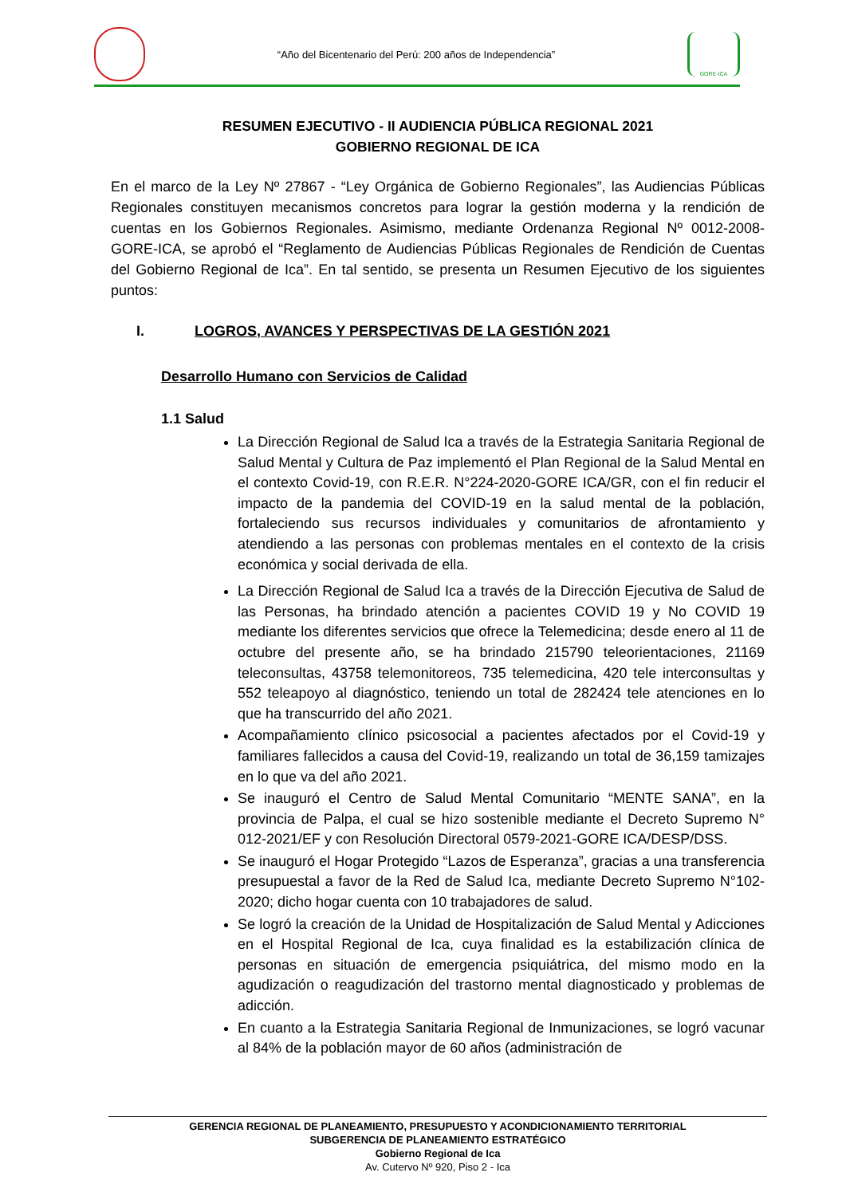“Año del Bicentenario del Perú: 200 años de Independencia”
GORE-ICA
RESUMEN EJECUTIVO - II AUDIENCIA PÚBLICA REGIONAL 2021
GOBIERNO REGIONAL DE ICA
En el marco de la Ley Nº 27867 - “Ley Orgánica de Gobierno Regionales”, las Audiencias Públicas Regionales constituyen mecanismos concretos para lograr la gestión moderna y la rendición de cuentas en los Gobiernos Regionales. Asimismo, mediante Ordenanza Regional Nº 0012-2008-GORE-ICA, se aprobó el “Reglamento de Audiencias Públicas Regionales de Rendición de Cuentas del Gobierno Regional de Ica”. En tal sentido, se presenta un Resumen Ejecutivo de los siguientes puntos:
I. LOGROS, AVANCES Y PERSPECTIVAS DE LA GESTIÓN 2021
Desarrollo Humano con Servicios de Calidad
1.1 Salud
La Dirección Regional de Salud Ica a través de la Estrategia Sanitaria Regional de Salud Mental y Cultura de Paz implementó el Plan Regional de la Salud Mental en el contexto Covid-19, con R.E.R. N°224-2020-GORE ICA/GR, con el fin reducir el impacto de la pandemia del COVID-19 en la salud mental de la población, fortaleciendo sus recursos individuales y comunitarios de afrontamiento y atendiendo a las personas con problemas mentales en el contexto de la crisis económica y social derivada de ella.
La Dirección Regional de Salud Ica a través de la Dirección Ejecutiva de Salud de las Personas, ha brindado atención a pacientes COVID 19 y No COVID 19 mediante los diferentes servicios que ofrece la Telemedicina; desde enero al 11 de octubre del presente año, se ha brindado 215790 teleorientaciones, 21169 teleconsultas, 43758 telemonitoreos, 735 telemedicina, 420 tele interconsultas y 552 teleapoyo al diagnóstico, teniendo un total de 282424 tele atenciones en lo que ha transcurrido del año 2021.
Acompañamiento clínico psicosocial a pacientes afectados por el Covid-19 y familiares fallecidos a causa del Covid-19, realizando un total de 36,159 tamizajes en lo que va del año 2021.
Se inauguró el Centro de Salud Mental Comunitario “MENTE SANA”, en la provincia de Palpa, el cual se hizo sostenible mediante el Decreto Supremo N° 012-2021/EF y con Resolución Directoral 0579-2021-GORE ICA/DESP/DSS.
Se inauguró el Hogar Protegido “Lazos de Esperanza”, gracias a una transferencia presupuestal a favor de la Red de Salud Ica, mediante Decreto Supremo N°102-2020; dicho hogar cuenta con 10 trabajadores de salud.
Se logró la creación de la Unidad de Hospitalización de Salud Mental y Adicciones en el Hospital Regional de Ica, cuya finalidad es la estabilización clínica de personas en situación de emergencia psiquiátrica, del mismo modo en la agudización o reagudización del trastorno mental diagnosticado y problemas de adicción.
En cuanto a la Estrategia Sanitaria Regional de Inmunizaciones, se logró vacunar al 84% de la población mayor de 60 años (administración de
GERENCIA REGIONAL DE PLANEAMIENTO, PRESUPUESTO Y ACONDICIONAMIENTO TERRITORIAL
SUBGERENCIA DE PLANEAMIENTO ESTRATÉGICO
Gobierno Regional de Ica
Av. Cutervo Nº 920, Piso 2 - Ica